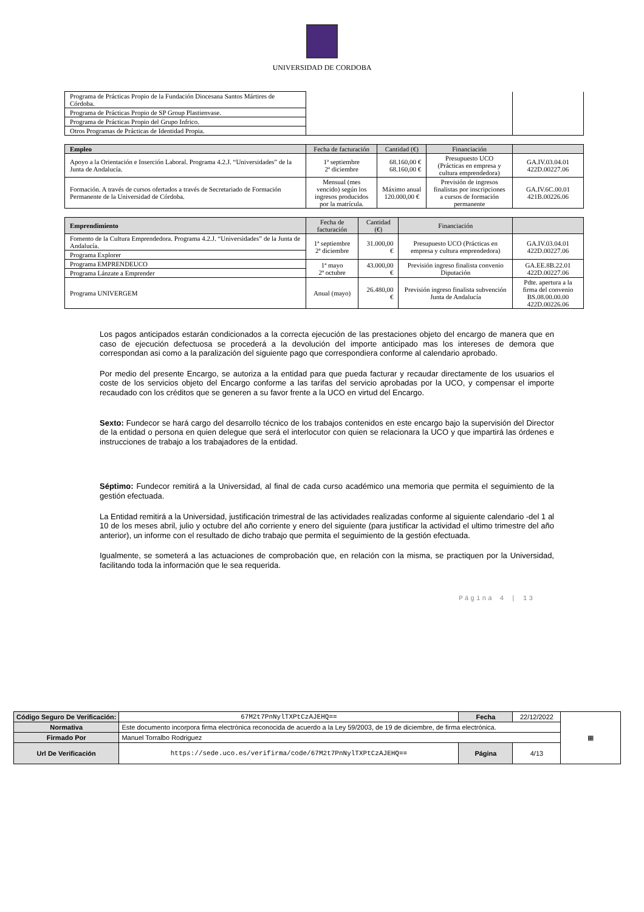UNIVERSIDAD DE CORDOBA
| Programa de Prácticas Propio de la Fundación Diocesana Santos Mártires de Córdoba. | | |
| Programa de Prácticas Propio de SP Group Plastienvase. | | |
| Programa de Prácticas Propio del Grupo Infrico. | | |
| Otros Programas de Prácticas de Identidad Propia. | | |
| Empleo | Fecha de facturación | Cantidad (€) | Financiación | |
| --- | --- | --- | --- | --- |
| Apoyo a la Orientación e Inserción Laboral. Programa 4.2.J. “Universidades” de la Junta de Andalucía. | 1ª septiembre 2ª diciembre | 68.160,00 € 68.160,00 € | Presupuesto UCO (Prácticas en empresa y cultura emprendedora) | GA.IV.03.04.01 422D.00227.06 |
| Formación. A través de cursos ofertados a través de Secretariado de Formación Permanente de la Universidad de Córdoba. | Mensual (mes vencido) según los ingresos producidos por la matrícula. | Máximo anual 120.000,00 € | Previsión de ingresos finalistas por inscripciones a cursos de formación permanente | GA.IV.6C.00.01 421B.00226.06 |
| Emprendimiento | Fecha de facturación | Cantidad (€) | Financiación | |
| --- | --- | --- | --- | --- |
| Fomento de la Cultura Emprendedora. Programa 4.2.J. “Universidades” de la Junta de Andalucía. | 1ª septiembre 2ª diciembre | 31.000,00 € | Presupuesto UCO (Prácticas en empresa y cultura emprendedora) | GA.IV.03.04.01 422D.00227.06 |
| Programa Explorer | | | | |
| Programa EMPRENDEUCO | 1ª mayo 2ª octubre | 43.000,00 € | Previsión ingreso finalista convenio Diputación | GA.EE.8B.22.01 422D.00227.06 |
| Programa Lánzate a Emprender | | | | |
| Programa UNIVERGEM | Anual (mayo) | 26.480,00 € | Previsión ingreso finalista subvención Junta de Andalucía | Pdte. apertura a la firma del convenio BS.08.00.00.00 422D.00226.06 |
Los pagos anticipados estarán condicionados a la correcta ejecución de las prestaciones objeto del encargo de manera que en caso de ejecución defectuosa se procederá a la devolución del importe anticipado mas los intereses de demora que correspondan asi como a la paralización del siguiente pago que correspondiera conforme al calendario aprobado.
Por medio del presente Encargo, se autoriza a la entidad para que pueda facturar y recaudar directamente de los usuarios el coste de los servicios objeto del Encargo conforme a las tarifas del servicio aprobadas por la UCO, y compensar el importe recaudado con los créditos que se generen a su favor frente a la UCO en virtud del Encargo.
Sexto: Fundecor se hará cargo del desarrollo técnico de los trabajos contenidos en este encargo bajo la supervisión del Director de la entidad o persona en quien delegue que será el interlocutor con quien se relacionara la UCO y que impartirá las órdenes e instrucciones de trabajo a los trabajadores de la entidad.
Séptimo: Fundecor remitirá a la Universidad, al final de cada curso académico una memoria que permita el seguimiento de la gestión efectuada.
La Entidad remitirá a la Universidad, justificación trimestral de las actividades realizadas conforme al siguiente calendario -del 1 al 10 de los meses abril, julio y octubre del año corriente y enero del siguiente (para justificar la actividad el ultimo trimestre del año anterior), un informe con el resultado de dicho trabajo que permita el seguimiento de la gestión efectuada.
Igualmente, se someterá a las actuaciones de comprobación que, en relación con la misma, se practiquen por la Universidad, facilitando toda la información que le sea requerida.
Página 4 | 13
| Código Seguro De Verificación: | 67M2t7PnNylTXPtCzAJEHQ== | Fecha | 22/12/2022 | ▦ |
| Normativa | Este documento incorpora firma electrónica reconocida de acuerdo a la Ley 59/2003, de 19 de diciembre, de firma electrónica. | | | |
| Firmado Por | Manuel Torralbo Rodriguez | | | |
| Url De Verificación | https://sede.uco.es/verifirma/code/67M2t7PnNylTXPtCzAJEHQ== | Página | 4/13 | |